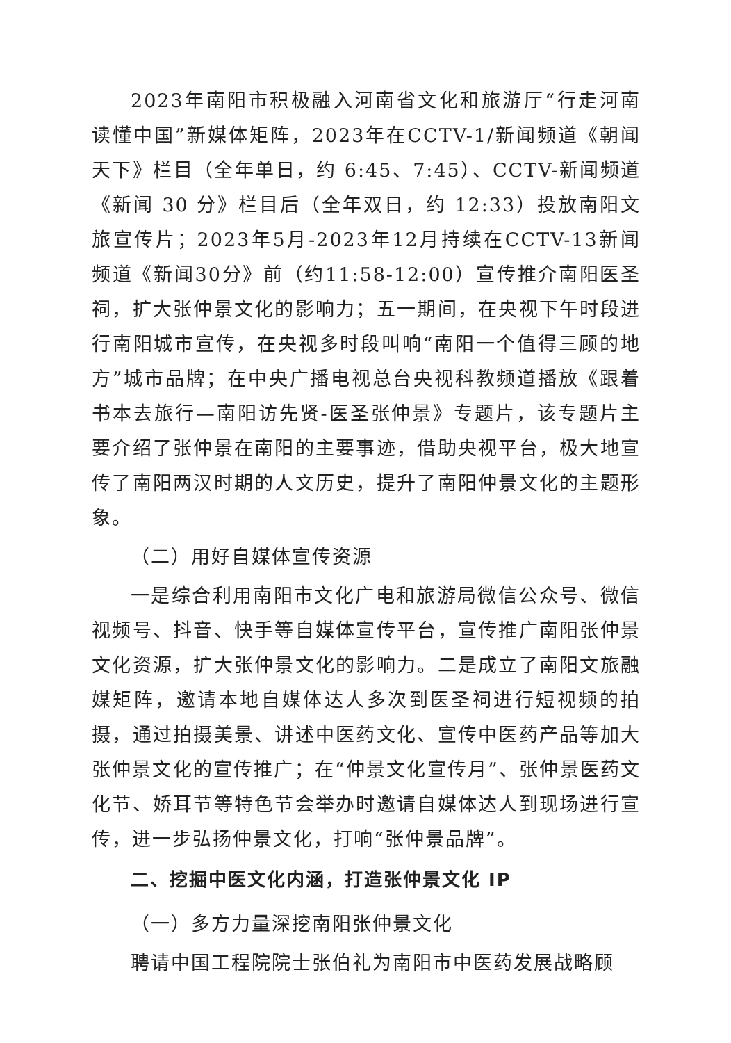2023年南阳市积极融入河南省文化和旅游厅“行走河南 读懂中国”新媒体矩阵，2023年在CCTV-1/新闻频道《朝闻天下》栏目（全年单日，约 6:45、7:45）、CCTV-新闻频道《新闻 30 分》栏目后（全年双日，约 12:33）投放南阳文旅宣传片；2023年5月-2023年12月持续在CCTV-13新闻频道《新闻30分》前（约11:58-12:00）宣传推介南阳医圣祠，扩大张仲景文化的影响力；五一期间，在央视下午时段进行南阳城市宣传，在央视多时段叫响“南阳一个值得三顾的地方”城市品牌；在中央广播电视总台央视科教频道播放《跟着书本去旅行—南阳访先贤-医圣张仲景》专题片，该专题片主要介绍了张仲景在南阳的主要事迹，借助央视平台，极大地宣传了南阳两汉时期的人文历史，提升了南阳仲景文化的主题形象。
（二）用好自媒体宣传资源
一是综合利用南阳市文化广电和旅游局微信公众号、微信视频号、抖音、快手等自媒体宣传平台，宣传推广南阳张仲景文化资源，扩大张仲景文化的影响力。二是成立了南阳文旅融媒矩阵，邀请本地自媒体达人多次到医圣祠进行短视频的拍摄，通过拍摄美景、讲述中医药文化、宣传中医药产品等加大张仲景文化的宣传推广；在“仲景文化宣传月”、张仲景医药文化节、娇耳节等特色节会举办时邀请自媒体达人到现场进行宣传，进一步弘扬仲景文化，打响“张仲景品牌”。
二、挖掘中医文化内涵，打造张仲景文化 IP
（一）多方力量深挖南阳张仲景文化
聘请中国工程院院士张伯礼为南阳市中医药发展战略顾